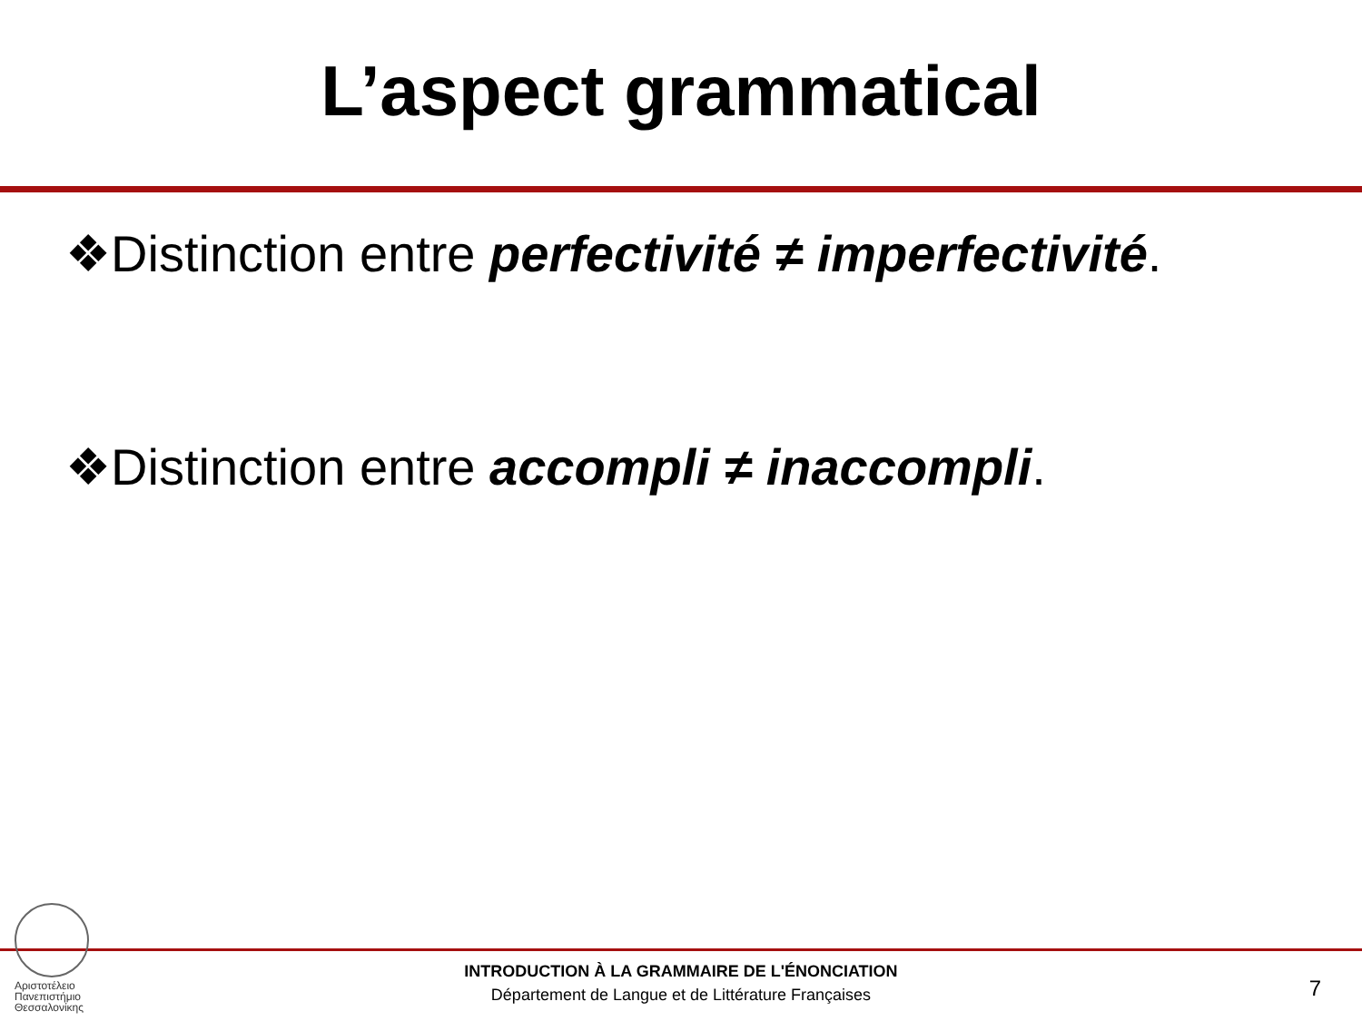L’aspect grammatical
❖Distinction entre perfectivité ≠ imperfectivité.
❖Distinction entre accompli ≠ inaccompli.
Αριστοτέλειο
Πανεπιστήμιο
Θεσσαλονίκης
INTRODUCTION À LA GRAMMAIRE DE L'ÉNONCIATION
Département de Langue et de Littérature Françaises
7